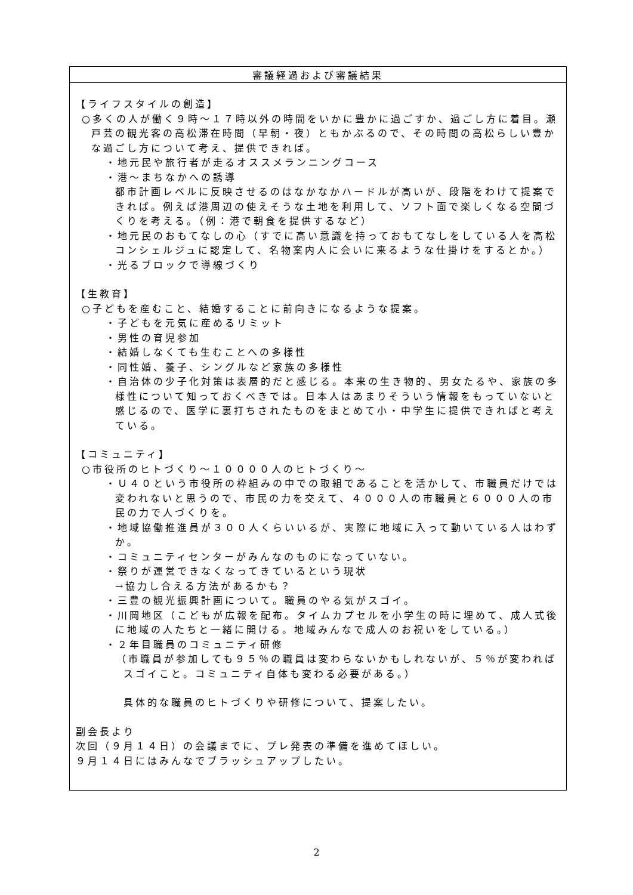| 審議経過および審議結果 |
| --- |
| 【ライフスタイルの創造】 ○多くの人が働く９時～１７時以外の時間をいかに豊かに過ごすか、過ごし方に着目。瀬戸芸の観光客の高松滞在時間（早朝・夜）ともかぶるので、その時間の高松らしい豊かな過ごし方について考え、提供できれば。 ・地元民や旅行者が走るオススメランニングコース ・港～まちなかへの誘導 都市計画レベルに反映させるのはなかなかハードルが高いが、段階をわけて提案できれば。例えば港周辺の使えそうな土地を利用して、ソフト面で楽しくなる空間づくりを考える。（例：港で朝食を提供するなど） ・地元民のおもてなしの心（すでに高い意識を持っておもてなしをしている人を高松コンシェルジュに認定して、名物案内人に会いに来るような仕掛けをするとか。） ・光るブロックで導線づくり 【生教育】 ○子どもを産むこと、結婚することに前向きになるような提案。 ・子どもを元気に産めるリミット ・男性の育児参加 ・結婚しなくても生むことへの多様性 ・同性婚、養子、シングルなど家族の多様性 ・自治体の少子化対策は表層的だと感じる。本来の生き物的、男女たるや、家族の多様性について知っておくべきでは。日本人はあまりそういう情報をもっていないと感じるので、医学に裏打ちされたものをまとめて小・中学生に提供できればと考えている。 【コミュニティ】 ○市役所のヒトづくり～１００００人のヒトづくり～ ・Ｕ４０という市役所の枠組みの中での取組であることを活かして、市職員だけでは変われないと思うので、市民の力を交えて、４０００人の市職員と６０００人の市民の力で人づくりを。 ・地域協働推進員が３００人くらいいるが、実際に地域に入って動いている人はわずか。 ・コミュニティセンターがみんなのものになっていない。 ・祭りが運営できなくなってきているという現状 →協力し合える方法があるかも？ ・三豊の観光振興計画について。職員のやる気がスゴイ。 ・川岡地区（こどもが広報を配布。タイムカプセルを小学生の時に埋めて、成人式後に地域の人たちと一緒に開ける。地域みんなで成人のお祝いをしている。） ・２年目職員のコミュニティ研修 （市職員が参加しても９５％の職員は変わらないかもしれないが、５％が変わればスゴイこと。コミュニティ自体も変わる必要がある。） 具体的な職員のヒトづくりや研修について、提案したい。 副会長より 次回（９月１４日）の会議までに、プレ発表の準備を進めてほしい。 ９月１４日にはみんなでブラッシュアップしたい。 |
2